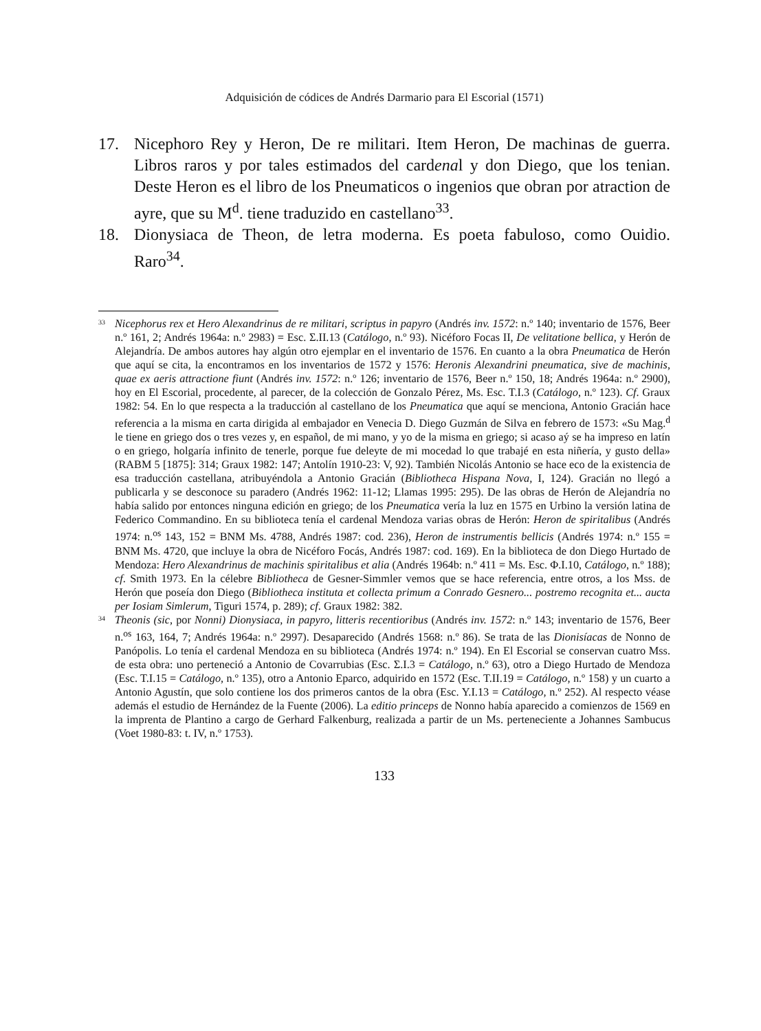Adquisición de códices de Andrés Darmario para El Escorial (1571)
17. Nicephoro Rey y Heron, De re militari. Item Heron, De machinas de guerra. Libros raros y por tales estimados del cardenal y don Diego, que los tenian. Deste Heron es el libro de los Pneumaticos o ingenios que obran por atraction de ayre, que su M<sup>d</sup>. tiene traduzido en castellano<sup>33</sup>.
18. Dionysiaca de Theon, de letra moderna. Es poeta fabuloso, como Ouidio. Raro<sup>34</sup>.
33
Nicephorus rex et Hero Alexandrinus de re militari, scriptus in papyro (Andrés inv. 1572: n.º 140; inventario de 1576, Beer n.º 161, 2; Andrés 1964a: n.º 2983) = Esc. Σ.II.13 (Catálogo, n.º 93). Nicéforo Focas II, De velitatione bellica, y Herón de Alejandría. De ambos autores hay algún otro ejemplar en el inventario de 1576. En cuanto a la obra Pneumatica de Herón que aquí se cita, la encontramos en los inventarios de 1572 y 1576: Heronis Alexandrini pneumatica, sive de machinis, quae ex aeris attractione fiunt (Andrés inv. 1572: n.º 126; inventario de 1576, Beer n.º 150, 18; Andrés 1964a: n.º 2900), hoy en El Escorial, procedente, al parecer, de la colección de Gonzalo Pérez, Ms. Esc. T.I.3 (Catálogo, n.º 123). Cf. Graux 1982: 54. En lo que respecta a la traducción al castellano de los Pneumatica que aquí se menciona, Antonio Gracián hace referencia a la misma en carta dirigida al embajador en Venecia D. Diego Guzmán de Silva en febrero de 1573: «Su Mag.<sup>d</sup> le tiene en griego dos o tres vezes y, en español, de mi mano, y yo de la misma en griego; si acaso aý se ha impreso en latín o en griego, holgaría infinito de tenerle, porque fue deleyte de mi mocedad lo que trabajé en esta niñería, y gusto della» (RABM 5 [1875]: 314; Graux 1982: 147; Antolín 1910-23: V, 92). También Nicolás Antonio se hace eco de la existencia de esa traducción castellana, atribuyéndola a Antonio Gracián (Bibliotheca Hispana Nova, I, 124). Gracián no llegó a publicarla y se desconoce su paradero (Andrés 1962: 11-12; Llamas 1995: 295). De las obras de Herón de Alejandría no había salido por entonces ninguna edición en griego; de los Pneumatica vería la luz en 1575 en Urbino la versión latina de Federico Commandino. En su biblioteca tenía el cardenal Mendoza varias obras de Herón: Heron de spiritalibus (Andrés 1974: n.<sup>os</sup> 143, 152 = BNM Ms. 4788, Andrés 1987: cod. 236), Heron de instrumentis bellicis (Andrés 1974: n.º 155 = BNM Ms. 4720, que incluye la obra de Nicéforo Focás, Andrés 1987: cod. 169). En la biblioteca de don Diego Hurtado de Mendoza: Hero Alexandrinus de machinis spiritalibus et alia (Andrés 1964b: n.º 411 = Ms. Esc. Φ.I.10, Catálogo, n.º 188); cf. Smith 1973. En la célebre Bibliotheca de Gesner-Simmler vemos que se hace referencia, entre otros, a los Mss. de Herón que poseía don Diego (Bibliotheca instituta et collecta primum a Conrado Gesnero... postremo recognita et... aucta per Iosiam Simlerum, Tiguri 1574, p. 289); cf. Graux 1982: 382.
34
Theonis (sic, por Nonni) Dionysiaca, in papyro, litteris recentioribus (Andrés inv. 1572: n.º 143; inventario de 1576, Beer n.<sup>os</sup> 163, 164, 7; Andrés 1964a: n.º 2997). Desaparecido (Andrés 1568: n.º 86). Se trata de las Dionisíacas de Nonno de Panópolis. Lo tenía el cardenal Mendoza en su biblioteca (Andrés 1974: n.º 194). En El Escorial se conservan cuatro Mss. de esta obra: uno perteneció a Antonio de Covarrubias (Esc. Σ.I.3 = Catálogo, n.º 63), otro a Diego Hurtado de Mendoza (Esc. T.I.15 = Catálogo, n.º 135), otro a Antonio Eparco, adquirido en 1572 (Esc. T.II.19 = Catálogo, n.º 158) y un cuarto a Antonio Agustín, que solo contiene los dos primeros cantos de la obra (Esc. Y.I.13 = Catálogo, n.º 252). Al respecto véase además el estudio de Hernández de la Fuente (2006). La editio princeps de Nonno había aparecido a comienzos de 1569 en la imprenta de Plantino a cargo de Gerhard Falkenburg, realizada a partir de un Ms. perteneciente a Johannes Sambucus (Voet 1980-83: t. IV, n.º 1753).
133